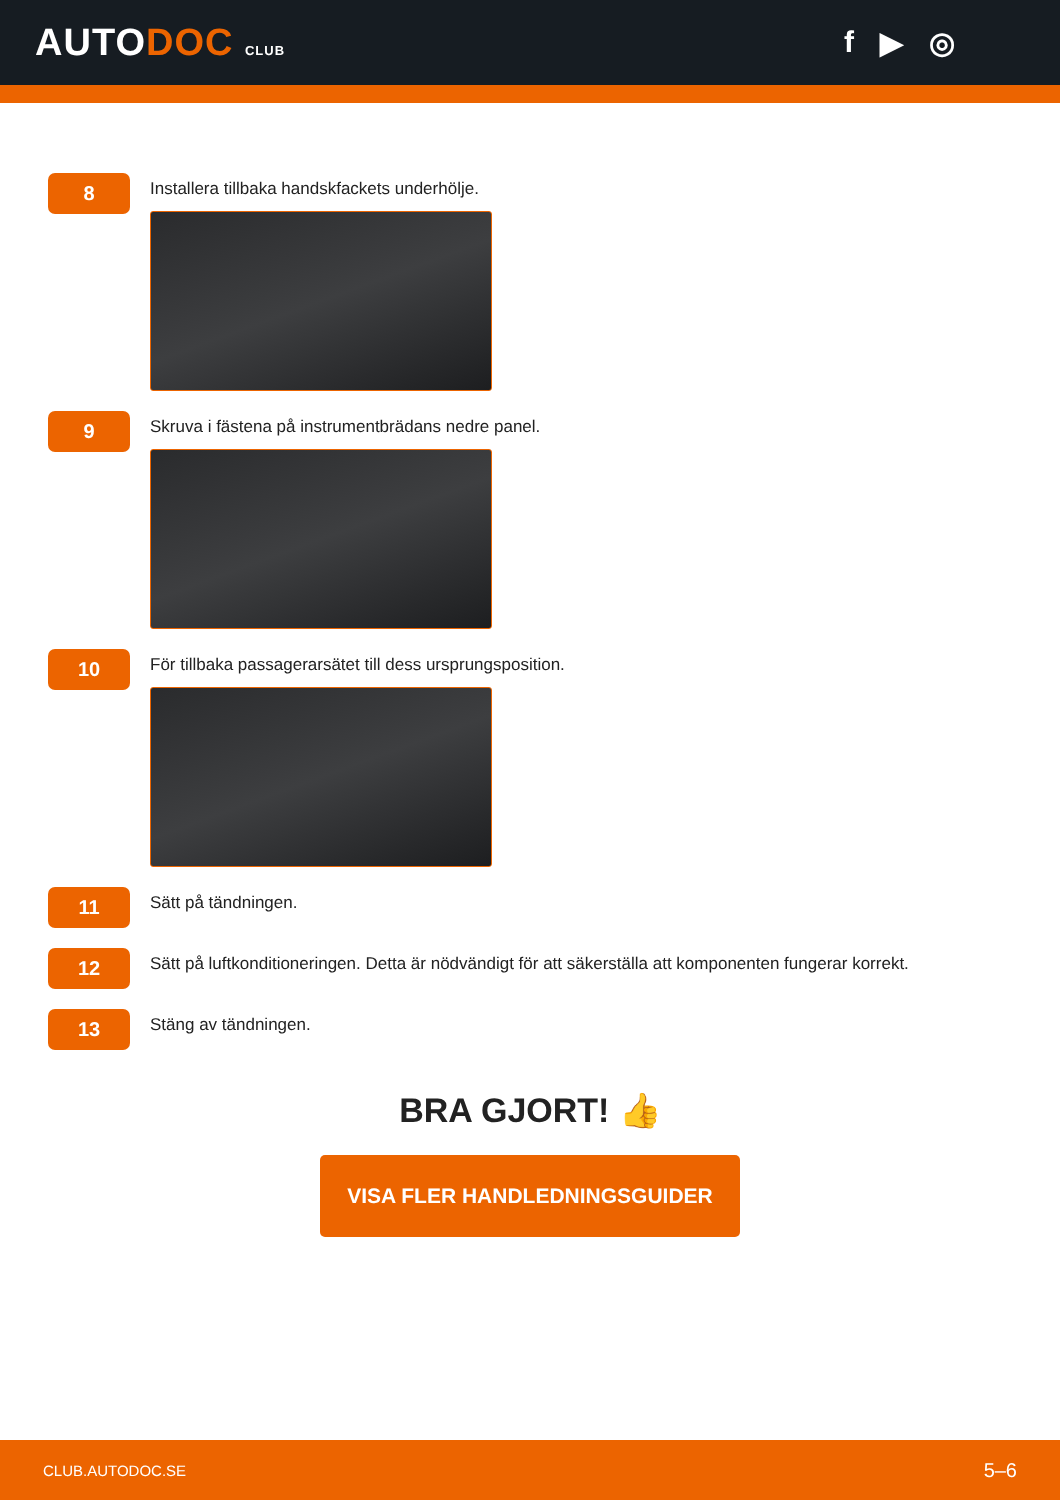AUTODOC CLUB
f ▶ ◎
8
Installera tillbaka handskfackets underhölje.
9
Skruva i fästena på instrumentbrädans nedre panel.
10
För tillbaka passagerarsätet till dess ursprungsposition.
11
Sätt på tändningen.
12
Sätt på luftkonditioneringen. Detta är nödvändigt för att säkerställa att komponenten fungerar korrekt.
13
Stäng av tändningen.
BRA GJORT! 👍
VISA FLER HANDLEDNINGSGUIDER
CLUB.AUTODOC.SE 5–6